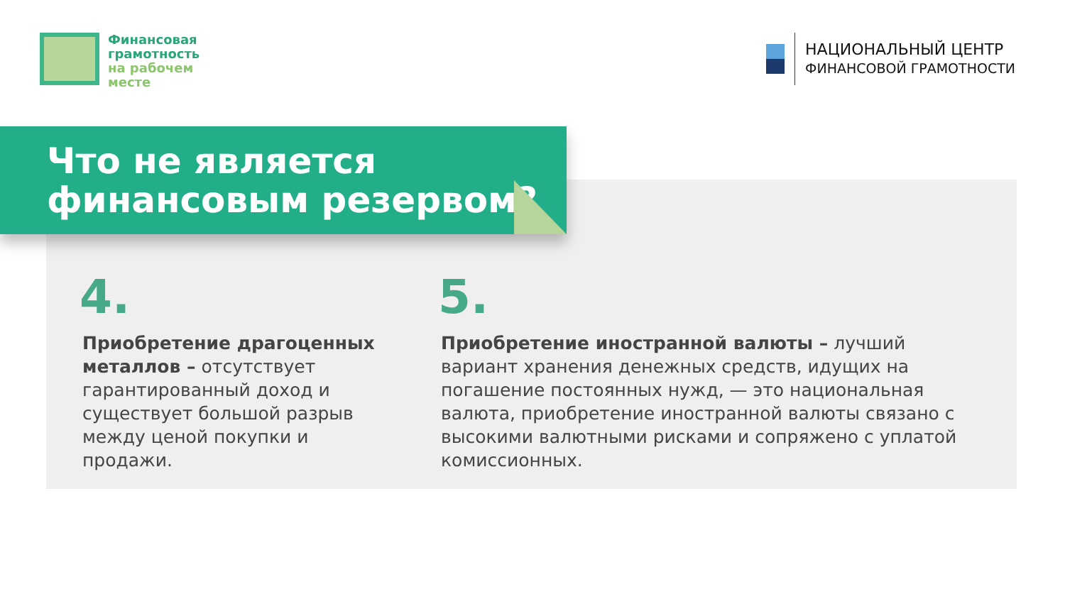Финансовая
грамотность
на рабочем
месте
НАЦИОНАЛЬНЫЙ ЦЕНТР
ФИНАНСОВОЙ ГРАМОТНОСТИ
Что не является
финансовым резервом?
4.
Приобретение драгоценных металлов – отсутствует гарантированный доход и существует большой разрыв между ценой покупки и продажи.
5.
Приобретение иностранной валюты – лучший вариант хранения денежных средств, идущих на погашение постоянных нужд, — это национальная валюта, приобретение иностранной валюты связано с высокими валютными рисками и сопряжено с уплатой комиссионных.